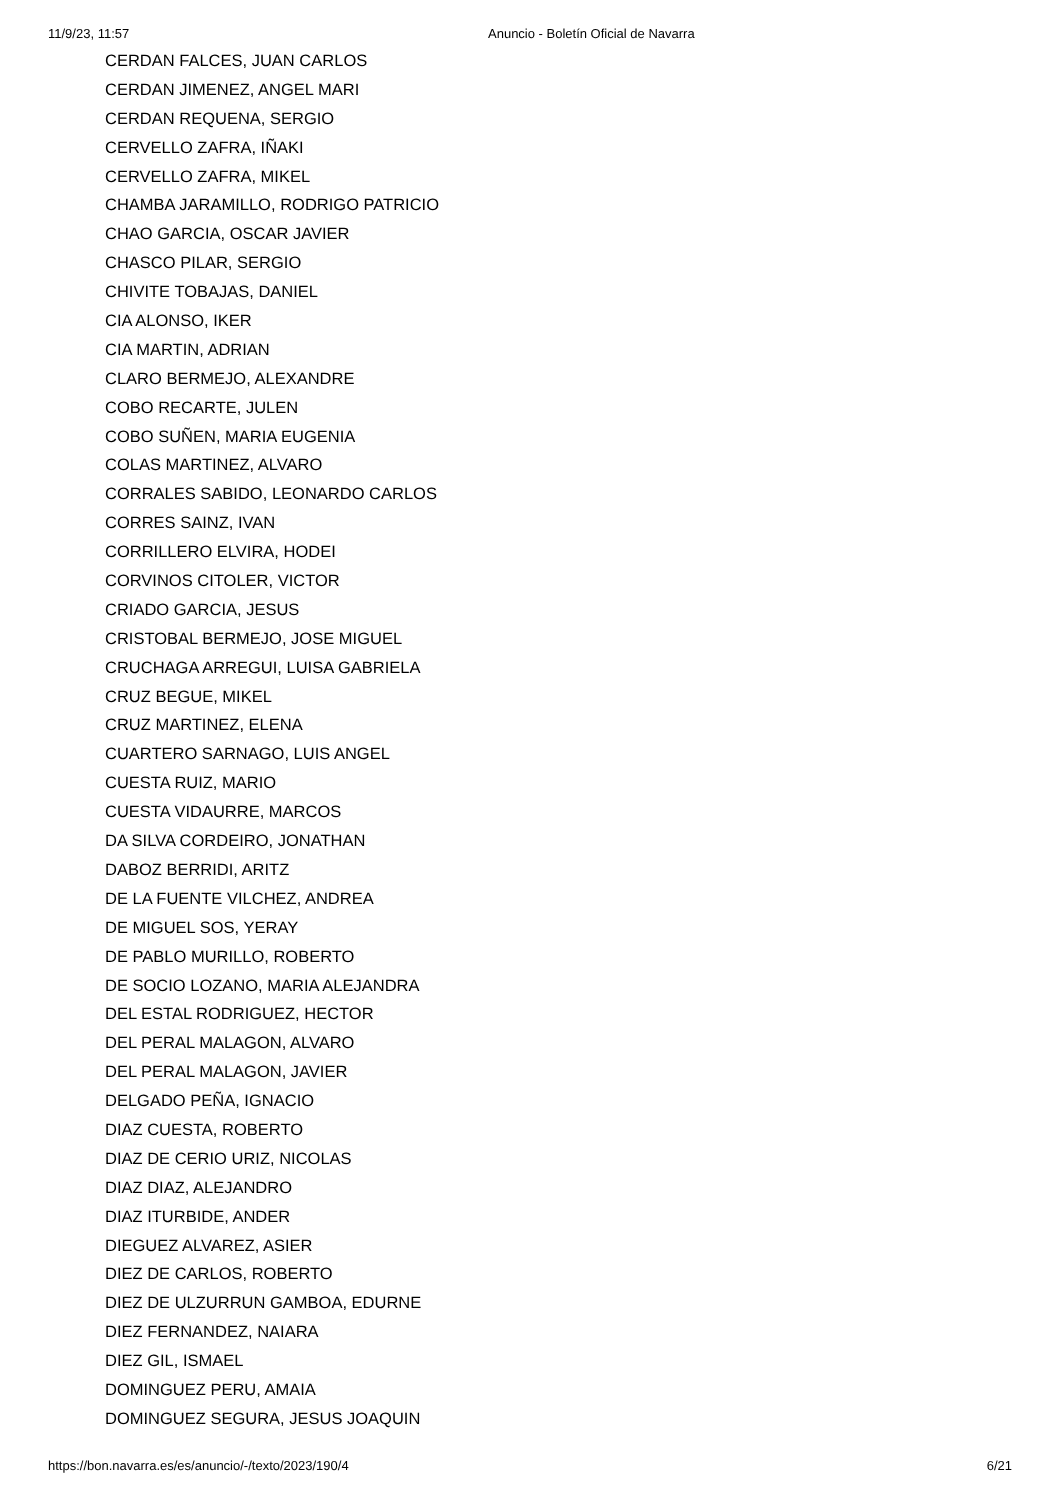11/9/23, 11:57 Anuncio - Boletín Oficial de Navarra
CERDAN FALCES, JUAN CARLOS
CERDAN JIMENEZ, ANGEL MARI
CERDAN REQUENA, SERGIO
CERVELLO ZAFRA, IÑAKI
CERVELLO ZAFRA, MIKEL
CHAMBA JARAMILLO, RODRIGO PATRICIO
CHAO GARCIA, OSCAR JAVIER
CHASCO PILAR, SERGIO
CHIVITE TOBAJAS, DANIEL
CIA ALONSO, IKER
CIA MARTIN, ADRIAN
CLARO BERMEJO, ALEXANDRE
COBO RECARTE, JULEN
COBO SUÑEN, MARIA EUGENIA
COLAS MARTINEZ, ALVARO
CORRALES SABIDO, LEONARDO CARLOS
CORRES SAINZ, IVAN
CORRILLERO ELVIRA, HODEI
CORVINOS CITOLER, VICTOR
CRIADO GARCIA, JESUS
CRISTOBAL BERMEJO, JOSE MIGUEL
CRUCHAGA ARREGUI, LUISA GABRIELA
CRUZ BEGUE, MIKEL
CRUZ MARTINEZ, ELENA
CUARTERO SARNAGO, LUIS ANGEL
CUESTA RUIZ, MARIO
CUESTA VIDAURRE, MARCOS
DA SILVA CORDEIRO, JONATHAN
DABOZ BERRIDI, ARITZ
DE LA FUENTE VILCHEZ, ANDREA
DE MIGUEL SOS, YERAY
DE PABLO MURILLO, ROBERTO
DE SOCIO LOZANO, MARIA ALEJANDRA
DEL ESTAL RODRIGUEZ, HECTOR
DEL PERAL MALAGON, ALVARO
DEL PERAL MALAGON, JAVIER
DELGADO PEÑA, IGNACIO
DIAZ CUESTA, ROBERTO
DIAZ DE CERIO URIZ, NICOLAS
DIAZ DIAZ, ALEJANDRO
DIAZ ITURBIDE, ANDER
DIEGUEZ ALVAREZ, ASIER
DIEZ DE CARLOS, ROBERTO
DIEZ DE ULZURRUN GAMBOA, EDURNE
DIEZ FERNANDEZ, NAIARA
DIEZ GIL, ISMAEL
DOMINGUEZ PERU, AMAIA
DOMINGUEZ SEGURA, JESUS JOAQUIN
https://bon.navarra.es/es/anuncio/-/texto/2023/190/4 6/21